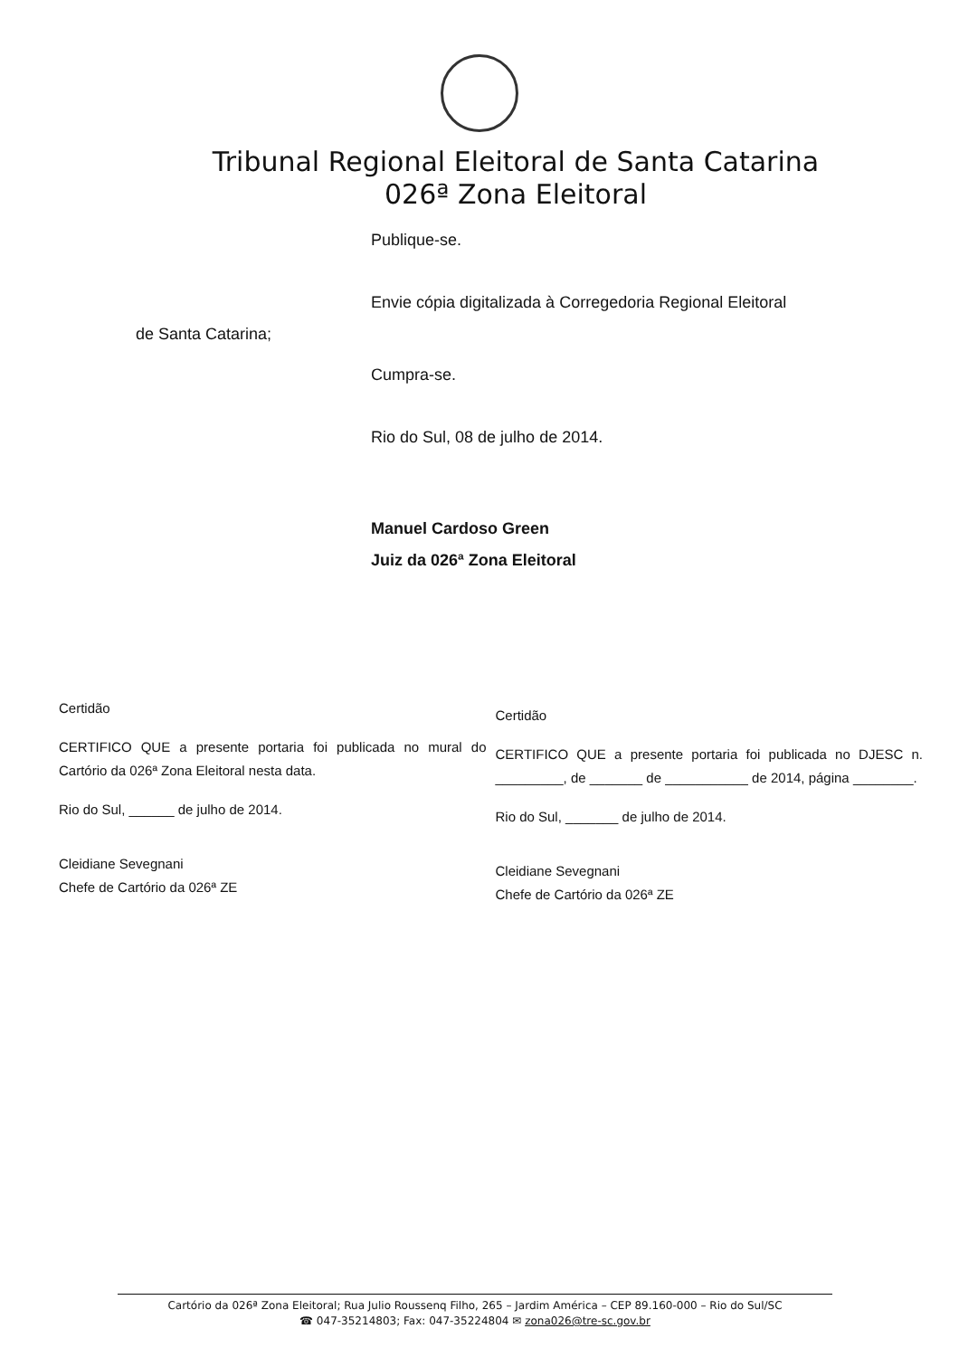Tribunal Regional Eleitoral de Santa Catarina
026ª Zona Eleitoral
Publique-se.
Envie cópia digitalizada à Corregedoria Regional Eleitoral
de Santa Catarina;
Cumpra-se.
Rio do Sul, 08 de julho de 2014.
Manuel Cardoso Green
Juiz da 026ª Zona Eleitoral
Certidão
CERTIFICO QUE a presente portaria foi publicada no mural do Cartório da 026ª Zona Eleitoral nesta data.
Rio do Sul, ______ de julho de 2014.
Cleidiane Sevegnani
Chefe de Cartório da 026ª ZE
Certidão
CERTIFICO QUE a presente portaria foi publicada no DJESC n. _________, de _______ de ___________ de 2014, página ________.
Rio do Sul, _______ de julho de 2014.
Cleidiane Sevegnani
Chefe de Cartório da 026ª ZE
Cartório da 026ª Zona Eleitoral; Rua Julio Roussenq Filho, 265 – Jardim América – CEP 89.160-000 – Rio do Sul/SC
☎ 047-35214803; Fax: 047-35224804 ✉ zona026@tre-sc.gov.br